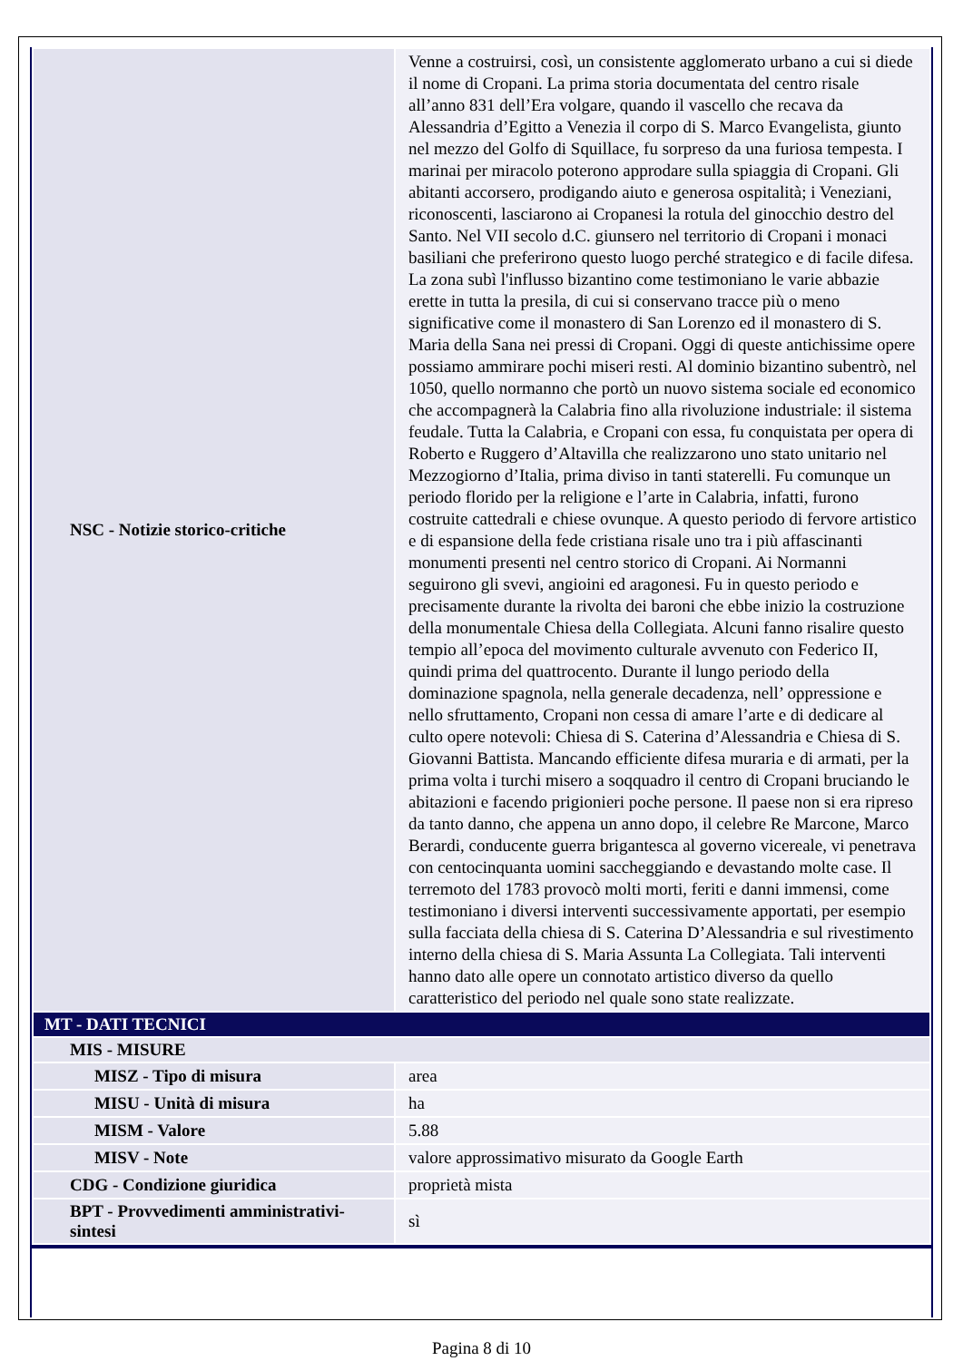| NSC - Notizie storico-critiche | Venne a costruirsi, così, un consistente agglomerato urbano a cui si diede il nome di Cropani. La prima storia documentata del centro risale all’anno 831 dell’Era volgare, quando il vascello che recava da Alessandria d’Egitto a Venezia il corpo di S. Marco Evangelista, giunto nel mezzo del Golfo di Squillace, fu sorpreso da una furiosa tempesta. I marinai per miracolo poterono approdare sulla spiaggia di Cropani. Gli abitanti accorsero, prodigando aiuto e generosa ospitalità; i Veneziani, riconoscenti, lasciarono ai Cropanesi la rotula del ginocchio destro del Santo. Nel VII secolo d.C. giunsero nel territorio di Cropani i monaci basiliani che preferirono questo luogo perché strategico e di facile difesa. La zona subì l'influsso bizantino come testimoniano le varie abbazie erette in tutta la presila, di cui si conservano tracce più o meno significative come il monastero di San Lorenzo ed il monastero di S. Maria della Sana nei pressi di Cropani. Oggi di queste antichissime opere possiamo ammirare pochi miseri resti. Al dominio bizantino subentrò, nel 1050, quello normanno che portò un nuovo sistema sociale ed economico che accompagnerà la Calabria fino alla rivoluzione industriale: il sistema feudale. Tutta la Calabria, e Cropani con essa, fu conquistata per opera di Roberto e Ruggero d’Altavilla che realizzarono uno stato unitario nel Mezzogiorno d’Italia, prima diviso in tanti staterelli. Fu comunque un periodo florido per la religione e l’arte in Calabria, infatti, furono costruite cattedrali e chiese ovunque. A questo periodo di fervore artistico e di espansione della fede cristiana risale uno tra i più affascinanti monumenti presenti nel centro storico di Cropani. Ai Normanni seguirono gli svevi, angioini ed aragonesi. Fu in questo periodo e precisamente durante la rivolta dei baroni che ebbe inizio la costruzione della monumentale Chiesa della Collegiata. Alcuni fanno risalire questo tempio all’epoca del movimento culturale avvenuto con Federico II, quindi prima del quattrocento. Durante il lungo periodo della dominazione spagnola, nella generale decadenza, nell’ oppressione e nello sfruttamento, Cropani non cessa di amare l’arte e di dedicare al culto opere notevoli: Chiesa di S. Caterina d’Alessandria e Chiesa di S. Giovanni Battista. Mancando efficiente difesa muraria e di armati, per la prima volta i turchi misero a soqquadro il centro di Cropani bruciando le abitazioni e facendo prigionieri poche persone. Il paese non si era ripreso da tanto danno, che appena un anno dopo, il celebre Re Marcone, Marco Berardi, conducente guerra brigantesca al governo vicereale, vi penetrava con centocinquanta uomini saccheggiando e devastando molte case. Il terremoto del 1783 provocò molti morti, feriti e danni immensi, come testimoniano i diversi interventi successivamente apportati, per esempio sulla facciata della chiesa di S. Caterina D’Alessandria e sul rivestimento interno della chiesa di S. Maria Assunta La Collegiata. Tali interventi hanno dato alle opere un connotato artistico diverso da quello caratteristico del periodo nel quale sono state realizzate. |
| MT - DATI TECNICI | |
| MIS - MISURE | |
| MISZ - Tipo di misura | area |
| MISU - Unità di misura | ha |
| MISM - Valore | 5.88 |
| MISV - Note | valore approssimativo misurato da Google Earth |
| CDG - Condizione giuridica | proprietà mista |
| BPT - Provvedimenti amministrativi-sintesi | sì |
Pagina 8 di 10